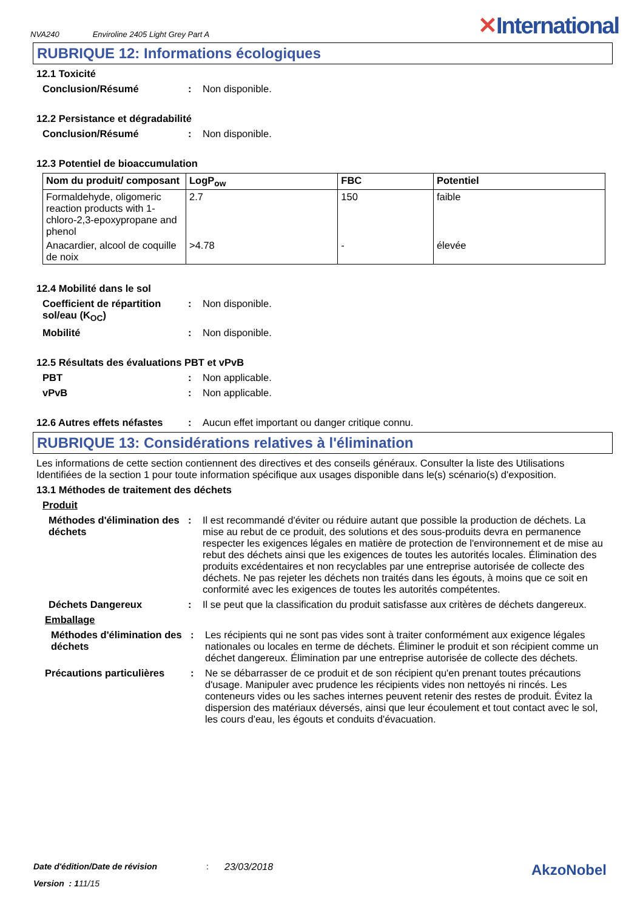NVA240 Enviroline 2405 Light Grey Part A ✕International
RUBRIQUE 12: Informations écologiques
12.1 Toxicité
Conclusion/Résumé: Non disponible.
12.2 Persistance et dégradabilité
Conclusion/Résumé: Non disponible.
12.3 Potentiel de bioaccumulation
| Nom du produit/ composant | LogP<sub>ow</sub> | FBC | Potentiel |
| --- | --- | --- | --- |
| Formaldehyde, oligomeric reaction products with 1-chloro-2,3-epoxypropane and phenol | 2.7 | 150 | faible |
| Anacardier, alcool de coquille de noix | >4.78 | - | élevée |
12.4 Mobilité dans le sol
Coefficient de répartition sol/eau (K<sub>OC</sub>): Non disponible.
Mobilité: Non disponible.
12.5 Résultats des évaluations PBT et vPvB
PBT: Non applicable.
vPvB: Non applicable.
12.6 Autres effets néfastes: Aucun effet important ou danger critique connu.
RUBRIQUE 13: Considérations relatives à l'élimination
Les informations de cette section contiennent des directives et des conseils généraux. Consulter la liste des Utilisations Identifiées de la section 1 pour toute information spécifique aux usages disponible dans le(s) scénario(s) d'exposition.
13.1 Méthodes de traitement des déchets
Produit
Méthodes d'élimination des déchets: Il est recommandé d'éviter ou réduire autant que possible la production de déchets. La mise au rebut de ce produit, des solutions et des sous-produits devra en permanence respecter les exigences légales en matière de protection de l'environnement et de mise au rebut des déchets ainsi que les exigences de toutes les autorités locales. Élimination des produits excédentaires et non recyclables par une entreprise autorisée de collecte des déchets. Ne pas rejeter les déchets non traités dans les égouts, à moins que ce soit en conformité avec les exigences de toutes les autorités compétentes.
Déchets Dangereux: Il se peut que la classification du produit satisfasse aux critères de déchets dangereux.
Emballage
Méthodes d'élimination des déchets: Les récipients qui ne sont pas vides sont à traiter conformément aux exigence légales nationales ou locales en terme de déchets. Éliminer le produit et son récipient comme un déchet dangereux. Élimination par une entreprise autorisée de collecte des déchets.
Précautions particulières: Ne se débarrasser de ce produit et de son récipient qu'en prenant toutes précautions d'usage. Manipuler avec prudence les récipients vides non nettoyés ni rincés. Les conteneurs vides ou les saches internes peuvent retenir des restes de produit. Évitez la dispersion des matériaux déversés, ainsi que leur écoulement et tout contact avec le sol, les cours d'eau, les égouts et conduits d'évacuation.
Date d'édition/Date de révision: 23/03/2018 AkzoNobel
Version : 1 11/15